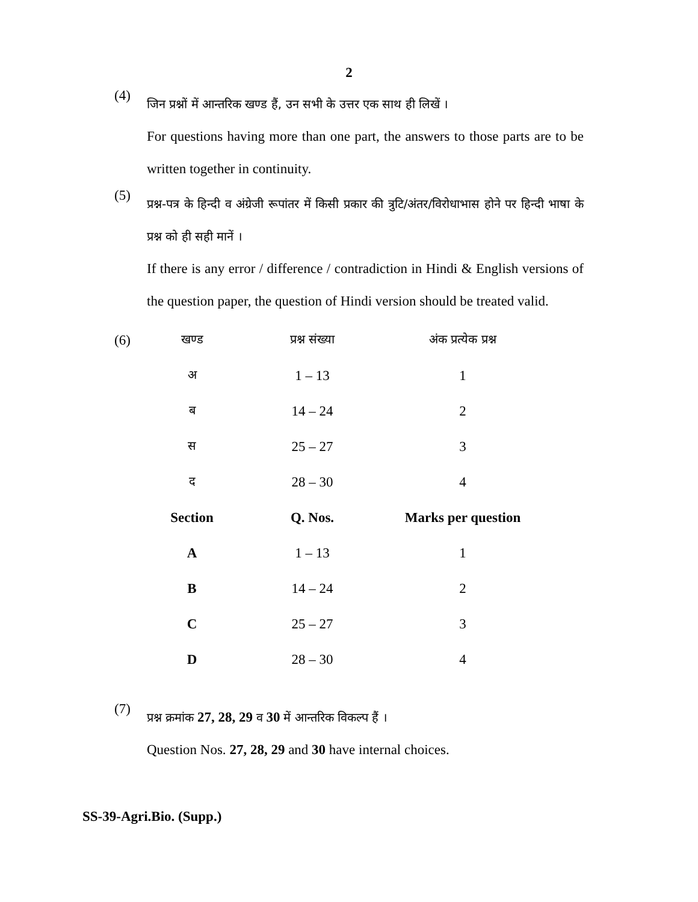2
(4)
जिन प्रश्नों में आन्तरिक खण्ड हैं, उन सभी के उत्तर एक साथ ही लिखें ।
For questions having more than one part, the answers to those parts are to be written together in continuity.
(5)
प्रश्न-पत्र के हिन्दी व अंग्रेजी रूपांतर में किसी प्रकार की त्रुटि/अंतर/विरोधाभास होने पर हिन्दी भाषा के प्रश्न को ही सही मानें ।
If there is any error / difference / contradiction in Hindi & English versions of the question paper, the question of Hindi version should be treated valid.
| (6) | खण्ड | प्रश्न संख्या | अंक प्रत्येक प्रश्न |
| | अ | 1 – 13 | 1 |
| | ब | 14 – 24 | 2 |
| | स | 25 – 27 | 3 |
| | द | 28 – 30 | 4 |
| | Section | Q. Nos. | Marks per question |
| | A | 1 – 13 | 1 |
| | B | 14 – 24 | 2 |
| | C | 25 – 27 | 3 |
| | D | 28 – 30 | 4 |
(7)
प्रश्न क्रमांक 27, 28, 29 व 30 में आन्तरिक विकल्प हैं ।
Question Nos. 27, 28, 29 and 30 have internal choices.
SS-39-Agri.Bio. (Supp.)